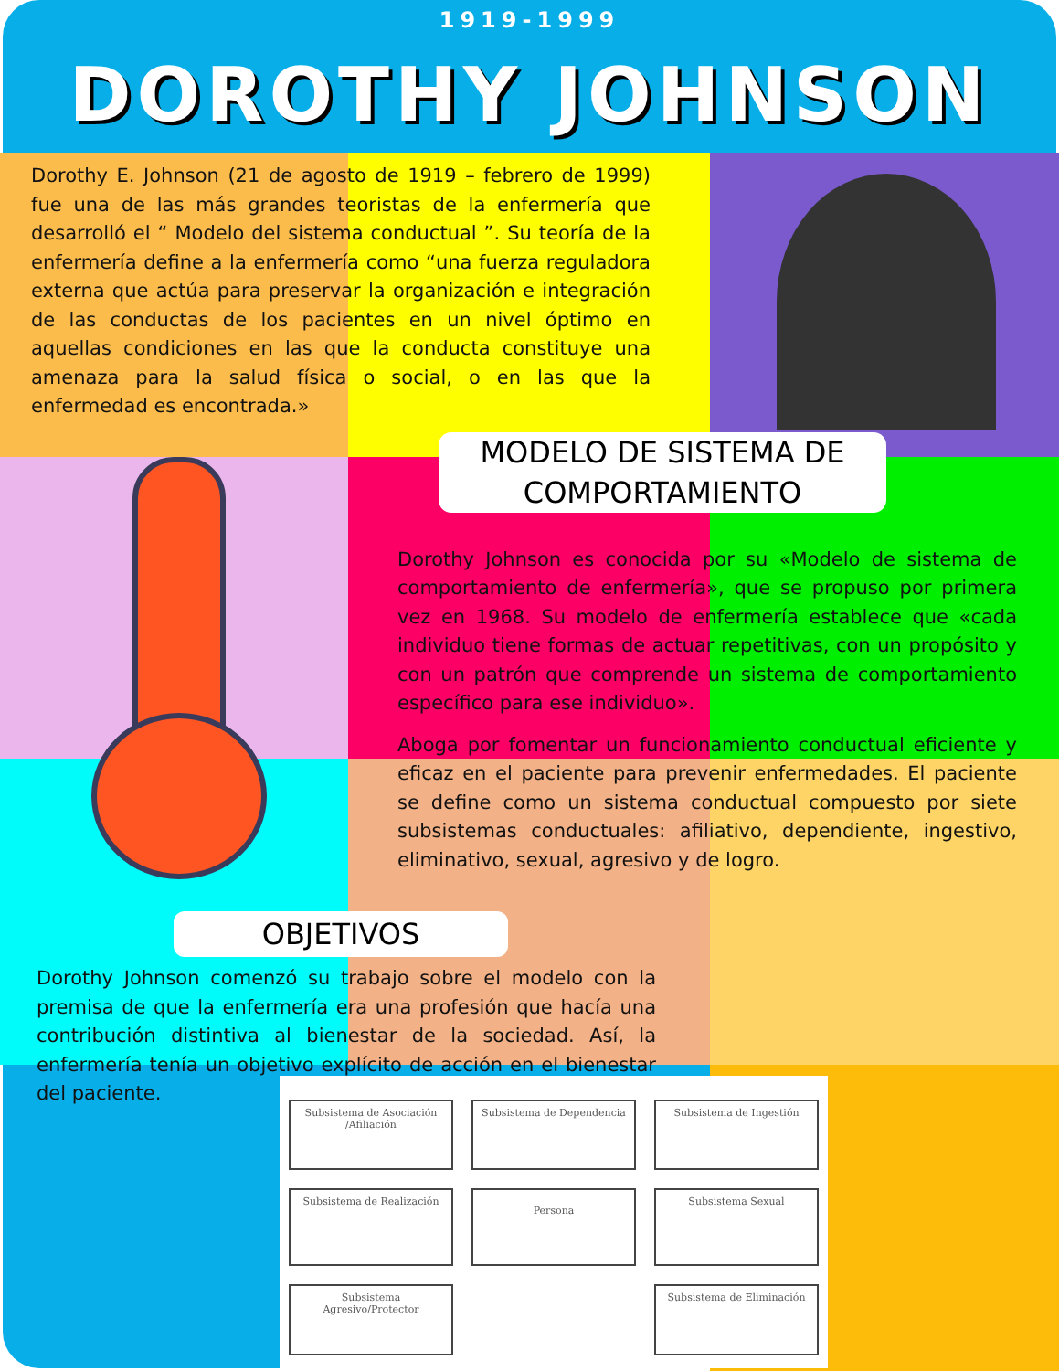1919-1999
DOROTHY JOHNSON
Dorothy E. Johnson (21 de agosto de 1919 – febrero de 1999) fue una de las más grandes teoristas de la enfermería que desarrolló el “ Modelo del sistema conductual ”. Su teoría de la enfermería define a la enfermería como “una fuerza reguladora externa que actúa para preservar la organización e integración de las conductas de los pacientes en un nivel óptimo en aquellas condiciones en las que la conducta constituye una amenaza para la salud física o social, o en las que la enfermedad es encontrada.»
MODELO DE SISTEMA DE COMPORTAMIENTO
Dorothy Johnson es conocida por su «Modelo de sistema de comportamiento de enfermería», que se propuso por primera vez en 1968. Su modelo de enfermería establece que «cada individuo tiene formas de actuar repetitivas, con un propósito y con un patrón que comprende un sistema de comportamiento específico para ese individuo».
Aboga por fomentar un funcionamiento conductual eficiente y eficaz en el paciente para prevenir enfermedades. El paciente se define como un sistema conductual compuesto por siete subsistemas conductuales: afiliativo, dependiente, ingestivo, eliminativo, sexual, agresivo y de logro.
OBJETIVOS
Dorothy Johnson comenzó su trabajo sobre el modelo con la premisa de que la enfermería era una profesión que hacía una contribución distintiva al bienestar de la sociedad. Así, la enfermería tenía un objetivo explícito de acción en el bienestar del paciente.
Subsistema de Asociación /Afiliación
Subsistema de Dependencia
Subsistema de Ingestión
Subsistema de Realización
Persona
Subsistema Sexual
Subsistema Agresivo/Protector
Subsistema de Eliminación